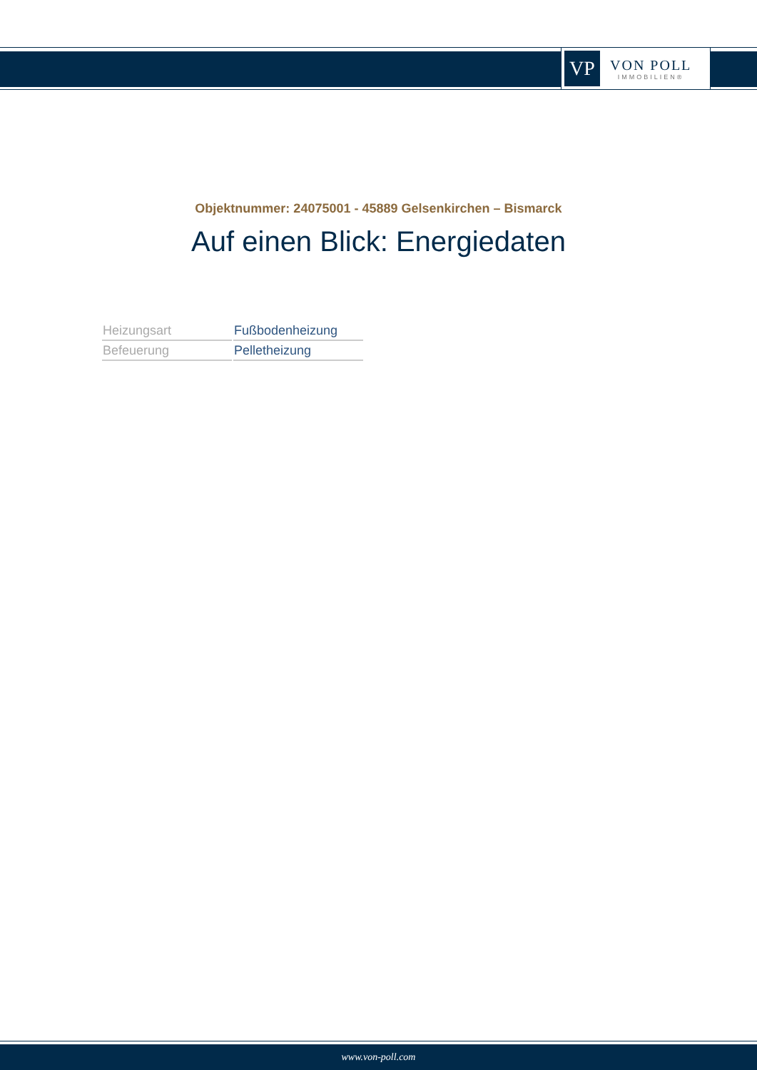VP
VON POLL
IMMOBILIEN®
Objektnummer: 24075001 - 45889 Gelsenkirchen – Bismarck
Auf einen Blick: Energiedaten
| Heizungsart | Fußbodenheizung |
| Befeuerung | Pelletheizung |
www.von-poll.com